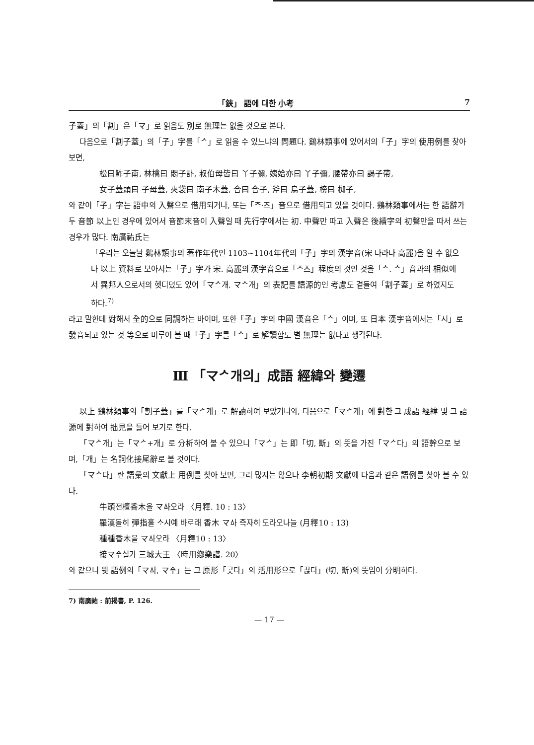「鋏」 語에 대한 小考 7
子蓋」의「割」은「マ」로 읽음도 別로 無理는 없을 것으로 본다.
다음으로「割子蓋」의「子」字를「ᄼ」로 읽을 수 있느냐의 問題다. 鷄林類事에 있어서의「子」字의 使用例를 찾아 보면,
松曰鮓子南, 林檎曰 悶子訃, 叔伯母皆曰 丫子彌, 姨姶亦曰 丫子彌, 腰帶亦曰 謁子帶,
女子蓋頭曰 子母蓋, 夾袋曰 南子木蓋, 合曰 合子, 斧曰 烏子蓋, 榜曰 椥子,
와 같이「子」字는 語中의 入聲으로 借用되거나, 또는「ᄌ·즈」音으로 借用되고 있을 것이다. 鷄林類事에서는 한 語辭가 두 音節 以上인 경우에 있어서 音節末音이 入聲일 때 先行字에서는 初. 中聲만 따고 入聲은 後續字의 初聲만을 따서 쓰는 경우가 많다. 南廣祐氏는
「우리는 오늘날 鷄林類事의 著作年代인 1103~1104年代의「子」字의 漢字音(宋 나라나 高麗)을 알 수 없으나 以上 資料로 보아서는「子」字가 宋. 高麗의 漢字音으로「ᄌ즈」程度의 것인 것을「ᄼ. ᄉ」音과의 相似에서 異邦人으로서의 헷디뎠도 있어「マᄼ개. マᄉ개」의 表記를 語源的인 考慮도 곁들여「割子蓋」로 하였지도 하다.<sup>7)</sup>
라고 말한데 對해서 全的으로 同調하는 바이며, 또한「子」字의 中國 漢音은「ᄉ」이며, 또 日本 漢字音에서는「시」로 發音되고 있는 것 等으로 미루어 볼 때「子」字를「ᄼ」로 解讀함도 별 無理는 없다고 생각된다.
Ⅲ 「マᄼ개의」成語 經緯와 變遷
以上 鷄林類事의「割子蓋」를「マᄼ개」로 解讀하여 보았거니와, 다음으로「マᄼ개」에 對한 그 成語 經緯 및 그 語源에 對하여 拙見을 들어 보기로 한다.
「マᄼ개」는「マᄼ+개」로 分析하여 볼 수 있으니「マᄼ」는 即「切, 斷」의 뜻을 가진「マᄼ다」의 語幹으로 보며,「개」는 名詞化接尾辭로 볼 것이다.
「マᄼ다」란 語彙의 文獻上 用例를 찾아 보면, 그리 많지는 않으나 李朝初期 文獻에 다음과 같은 語例를 찾아 볼 수 있다.
牛頭전檀香木을 マᅀᅡ오라 〈月釋. 10 : 13〉
羅漢돌히 彈指홀 ᄉᆞ시예 바ᄅᆞ래 香木 マᅀᅡ 즉자히 도라오나늘 (月釋10 : 13)
種種香木을 マᅀᅡ오라 〈月釋10 : 13〉
接マᅀᅮ실가 三城大王 〈時用鄕樂譜. 20〉
와 같으니 윗 語例의「マᅀᅡ, マᅀᅮ」는 그 原形「ᄀᆞᆺ다」의 活用形으로「끊다」(切, 斷)의 뜻임이 分明하다.
7) 南廣祐 : 前揭書, P. 126.
— 17 —